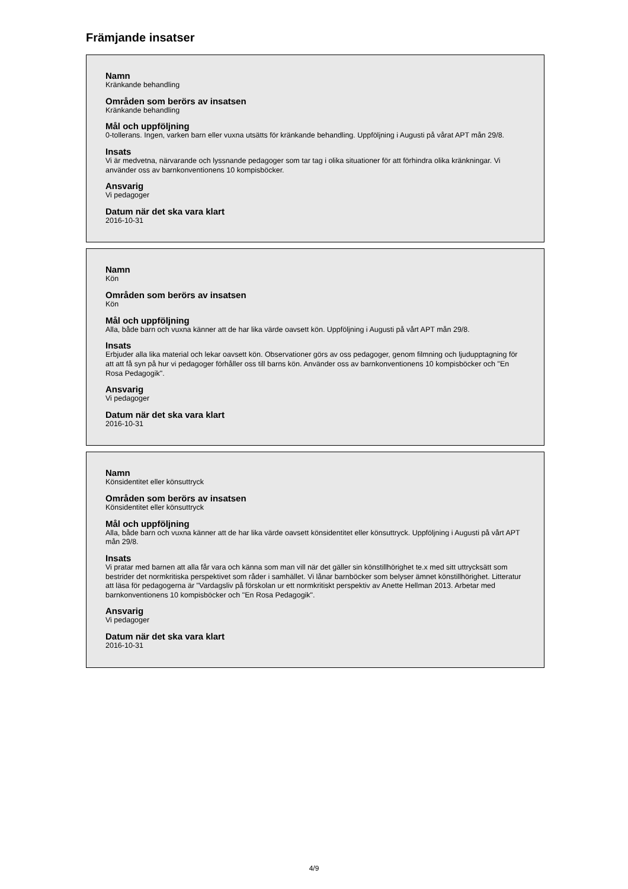Främjande insatser
Namn
Kränkande behandling
Områden som berörs av insatsen
Kränkande behandling
Mål och uppföljning
0-tollerans. Ingen, varken barn eller vuxna utsätts för kränkande behandling. Uppföljning i Augusti på vårat APT mån 29/8.
Insats
Vi är medvetna, närvarande och lyssnande pedagoger som tar tag i olika situationer för att förhindra olika kränkningar. Vi använder oss av barnkonventionens 10 kompisböcker.
Ansvarig
Vi pedagoger
Datum när det ska vara klart
2016-10-31
Namn
Kön
Områden som berörs av insatsen
Kön
Mål och uppföljning
Alla, både barn och vuxna känner att de har lika värde oavsett kön. Uppföljning i Augusti på vårt APT mån 29/8.
Insats
Erbjuder alla lika material och lekar oavsett kön. Observationer görs av oss pedagoger, genom filmning och ljudupptagning för att att få syn på hur vi pedagoger förhåller oss till barns kön. Använder oss av barnkonventionens 10 kompisböcker och "En Rosa Pedagogik".
Ansvarig
Vi pedagoger
Datum när det ska vara klart
2016-10-31
Namn
Könsidentitet eller könsuttryck
Områden som berörs av insatsen
Könsidentitet eller könsuttryck
Mål och uppföljning
Alla, både barn och vuxna känner att de har lika värde oavsett könsidentitet eller könsuttryck. Uppföljning i Augusti på vårt APT mån 29/8.
Insats
Vi pratar med barnen att alla får vara och känna som man vill när det gäller sin könstillhörighet te.x med sitt uttrycksätt som bestrider det normkritiska perspektivet som råder i samhället. Vi lånar barnböcker som belyser ämnet könstillhörighet. Litteratur att läsa för pedagogerna är "Vardagsliv på förskolan ur ett normkritiskt perspektiv av Anette Hellman 2013. Arbetar med barnkonventionens 10 kompisböcker och "En Rosa Pedagogik".
Ansvarig
Vi pedagoger
Datum när det ska vara klart
2016-10-31
4/9